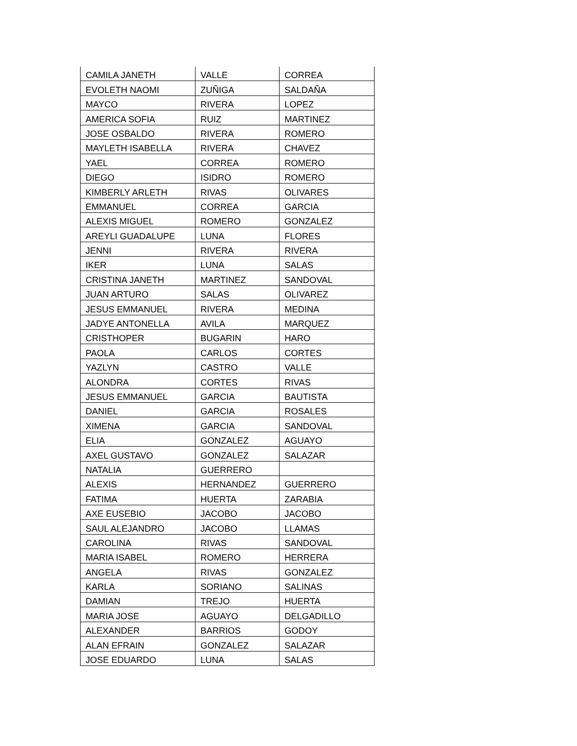| CAMILA JANETH | VALLE | CORREA |
| EVOLETH NAOMI | ZUÑIGA | SALDAÑA |
| MAYCO | RIVERA | LOPEZ |
| AMERICA SOFIA | RUIZ | MARTINEZ |
| JOSE OSBALDO | RIVERA | ROMERO |
| MAYLETH ISABELLA | RIVERA | CHAVEZ |
| YAEL | CORREA | ROMERO |
| DIEGO | ISIDRO | ROMERO |
| KIMBERLY ARLETH | RIVAS | OLIVARES |
| EMMANUEL | CORREA | GARCIA |
| ALEXIS MIGUEL | ROMERO | GONZALEZ |
| AREYLI GUADALUPE | LUNA | FLORES |
| JENNI | RIVERA | RIVERA |
| IKER | LUNA | SALAS |
| CRISTINA JANETH | MARTINEZ | SANDOVAL |
| JUAN ARTURO | SALAS | OLIVAREZ |
| JESUS EMMANUEL | RIVERA | MEDINA |
| JADYE ANTONELLA | AVILA | MARQUEZ |
| CRISTHOPER | BUGARIN | HARO |
| PAOLA | CARLOS | CORTES |
| YAZLYN | CASTRO | VALLE |
| ALONDRA | CORTES | RIVAS |
| JESUS EMMANUEL | GARCIA | BAUTISTA |
| DANIEL | GARCIA | ROSALES |
| XIMENA | GARCIA | SANDOVAL |
| ELIA | GONZALEZ | AGUAYO |
| AXEL GUSTAVO | GONZALEZ | SALAZAR |
| NATALIA | GUERRERO | |
| ALEXIS | HERNANDEZ | GUERRERO |
| FATIMA | HUERTA | ZARABIA |
| AXE EUSEBIO | JACOBO | JACOBO |
| SAUL ALEJANDRO | JACOBO | LLAMAS |
| CAROLINA | RIVAS | SANDOVAL |
| MARIA ISABEL | ROMERO | HERRERA |
| ANGELA | RIVAS | GONZALEZ |
| KARLA | SORIANO | SALINAS |
| DAMIAN | TREJO | HUERTA |
| MARIA JOSE | AGUAYO | DELGADILLO |
| ALEXANDER | BARRIOS | GODOY |
| ALAN EFRAIN | GONZALEZ | SALAZAR |
| JOSE EDUARDO | LUNA | SALAS |